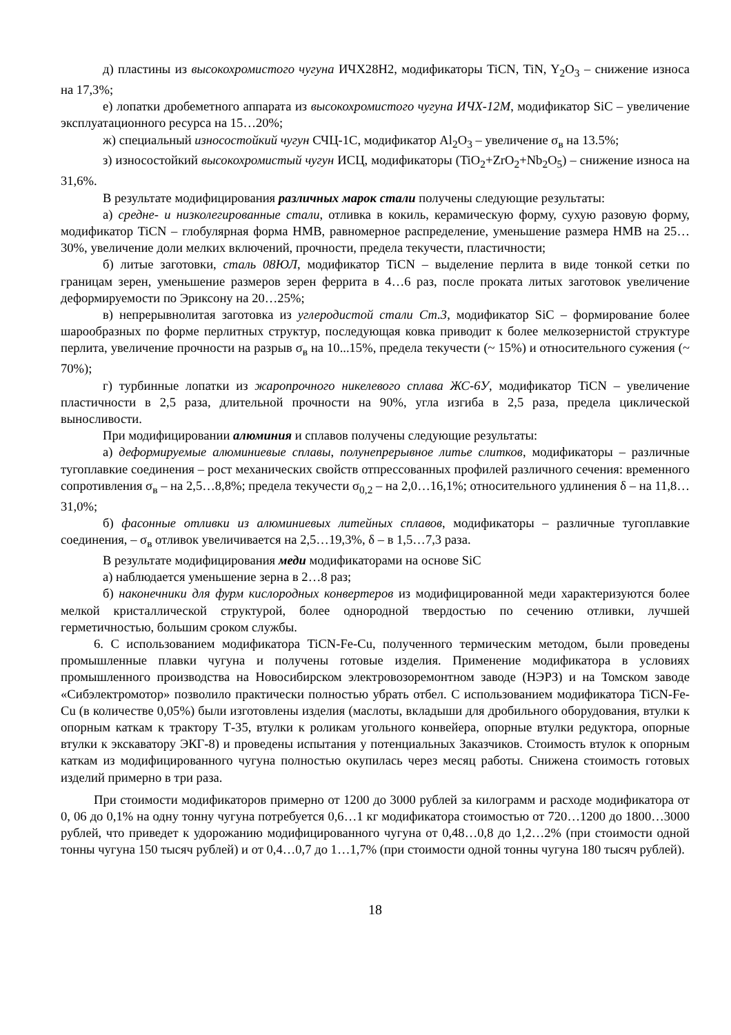д) пластины из высокохромистого чугуна ИЧХ28Н2, модификаторы TiCN, TiN, Y<sub>2</sub>O<sub>3</sub> – снижение износа на 17,3%;
е) лопатки дробеметного аппарата из высокохромистого чугуна ИЧХ-12М, модификатор SiC – увеличение эксплуатационного ресурса на 15…20%;
ж) специальный износостойкий чугун СЧЦ-1С, модификатор Al<sub>2</sub>O<sub>3</sub> – увеличение σ<sub>в</sub> на 13.5%;
з) износостойкий высокохромистый чугун ИСЦ, модификаторы (TiO<sub>2</sub>+ZrO<sub>2</sub>+Nb<sub>2</sub>O<sub>5</sub>) – снижение износа на 31,6%.
В результате модифицирования различных марок стали получены следующие результаты:
а) средне- и низколегированные стали, отливка в кокиль, керамическую форму, сухую разовую форму, модификатор TiCN – глобулярная форма НМВ, равномерное распределение, уменьшение размера НМВ на 25…30%, увеличение доли мелких включений, прочности, предела текучести, пластичности;
б) литые заготовки, сталь 08ЮЛ, модификатор TiCN – выделение перлита в виде тонкой сетки по границам зерен, уменьшение размеров зерен феррита в 4…6 раз, после проката литых заготовок увеличение деформируемости по Эриксону на 20…25%;
в) непрерывнолитая заготовка из углеродистой стали Ст.3, модификатор SiC – формирование более шарообразных по форме перлитных структур, последующая ковка приводит к более мелкозернистой структуре перлита, увеличение прочности на разрыв σ<sub>в</sub> на 10...15%, предела текучести (~ 15%) и относительного сужения (~ 70%);
г) турбинные лопатки из жаропрочного никелевого сплава ЖС-6У, модификатор TiCN – увеличение пластичности в 2,5 раза, длительной прочности на 90%, угла изгиба в 2,5 раза, предела циклической выносливости.
При модифицировании алюминия и сплавов получены следующие результаты:
а) деформируемые алюминиевые сплавы, полунепрерывное литье слитков, модификаторы – различные тугоплавкие соединения – рост механических свойств отпрессованных профилей различного сечения: временного сопротивления σ<sub>в</sub> – на 2,5…8,8%; предела текучести σ<sub>0,2</sub> – на 2,0…16,1%; относительного удлинения δ – на 11,8…31,0%;
б) фасонные отливки из алюминиевых литейных сплавов, модификаторы – различные тугоплавкие соединения, – σ<sub>в</sub> отливок увеличивается на 2,5…19,3%, δ – в 1,5…7,3 раза.
В результате модифицирования меди модификаторами на основе SiC
а) наблюдается уменьшение зерна в 2…8 раз;
б) наконечники для фурм кислородных конвертеров из модифицированной меди характеризуются более мелкой кристаллической структурой, более однородной твердостью по сечению отливки, лучшей герметичностью, большим сроком службы.
6. С использованием модификатора TiCN-Fe-Cu, полученного термическим методом, были проведены промышленные плавки чугуна и получены готовые изделия. Применение модификатора в условиях промышленного производства на Новосибирском электровозоремонтном заводе (НЭРЗ) и на Томском заводе «Сибэлектромотор» позволило практически полностью убрать отбел. С использованием модификатора TiCN-Fe-Cu (в количестве 0,05%) были изготовлены изделия (маслоты, вкладыши для дробильного оборудования, втулки к опорным каткам к трактору Т-35, втулки к роликам угольного конвейера, опорные втулки редуктора, опорные втулки к экскаватору ЭКГ-8) и проведены испытания у потенциальных Заказчиков. Стоимость втулок к опорным каткам из модифицированного чугуна полностью окупилась через месяц работы. Снижена стоимость готовых изделий примерно в три раза.
При стоимости модификаторов примерно от 1200 до 3000 рублей за килограмм и расходе модификатора от 0, 06 до 0,1% на одну тонну чугуна потребуется 0,6…1 кг модификатора стоимостью от 720…1200 до 1800…3000 рублей, что приведет к удорожанию модифицированного чугуна от 0,48…0,8 до 1,2…2% (при стоимости одной тонны чугуна 150 тысяч рублей) и от 0,4…0,7 до 1…1,7% (при стоимости одной тонны чугуна 180 тысяч рублей).
18